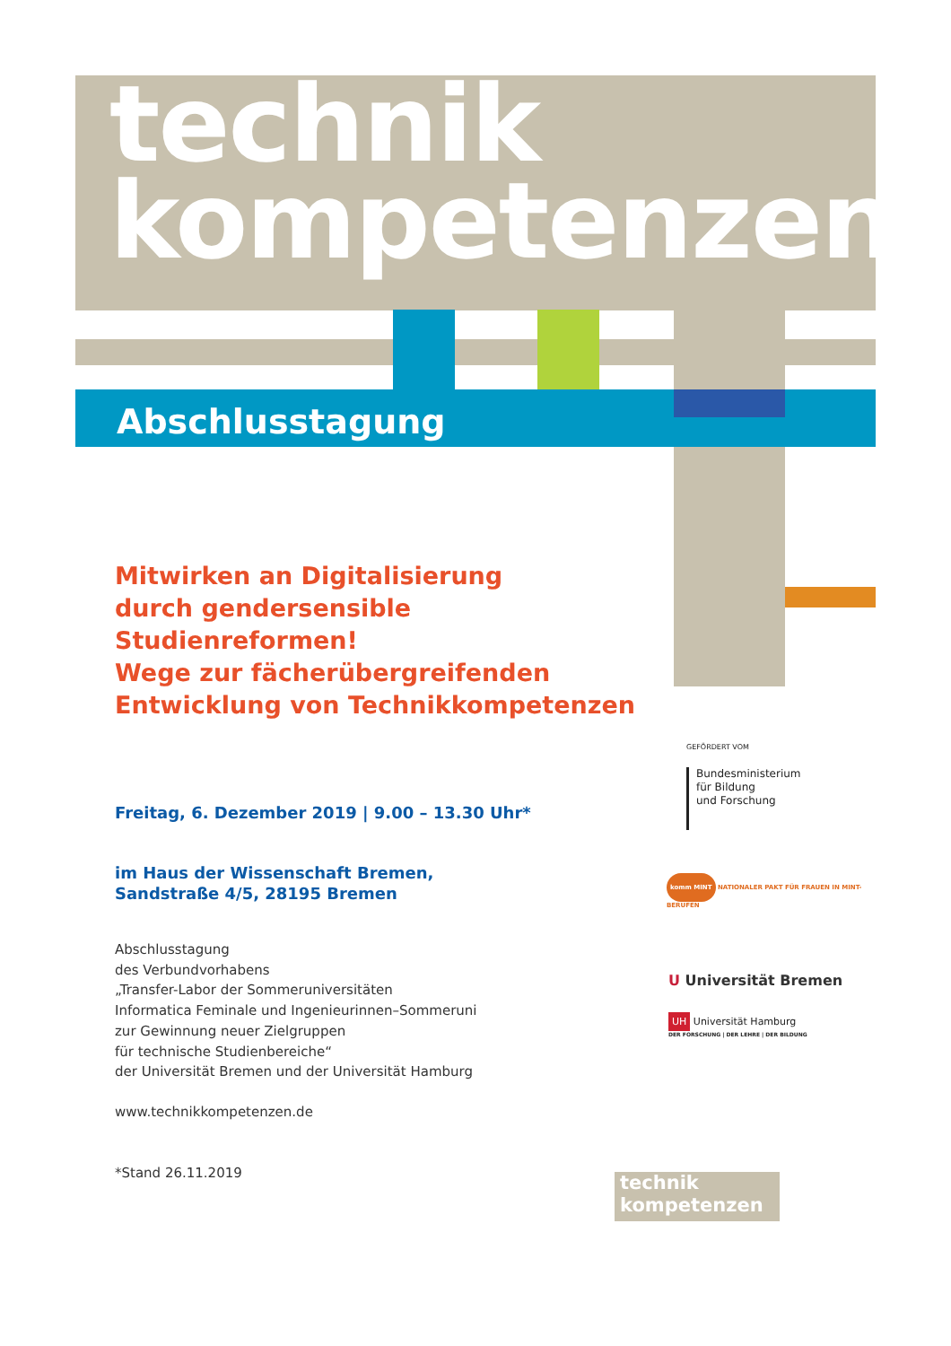technik
kompetenzen
Abschlusstagung
Mitwirken an Digitalisierung
durch gendersensible Studienreformen!
Wege zur fächerübergreifenden
Entwicklung von Technikkompetenzen
Freitag, 6. Dezember 2019 | 9.00 – 13.30 Uhr*
im Haus der Wissenschaft Bremen,
Sandstraße 4/5, 28195 Bremen
Abschlusstagung
des Verbundvorhabens
„Transfer-Labor der Sommeruniversitäten
Informatica Feminale und Ingenieurinnen–Sommeruni
zur Gewinnung neuer Zielgruppen
für technische Studienbereiche“
der Universität Bremen und der Universität Hamburg
www.technikkompetenzen.de
*Stand 26.11.2019
GEFÖRDERT VOM
Bundesministerium
für Bildung
und Forschung
komm MINT NATIONALER PAKT FÜR FRAUEN IN MINT-BERUFEN
U Universität Bremen
UH Universität Hamburg
DER FORSCHUNG | DER LEHRE | DER BILDUNG
technik
kompetenzen